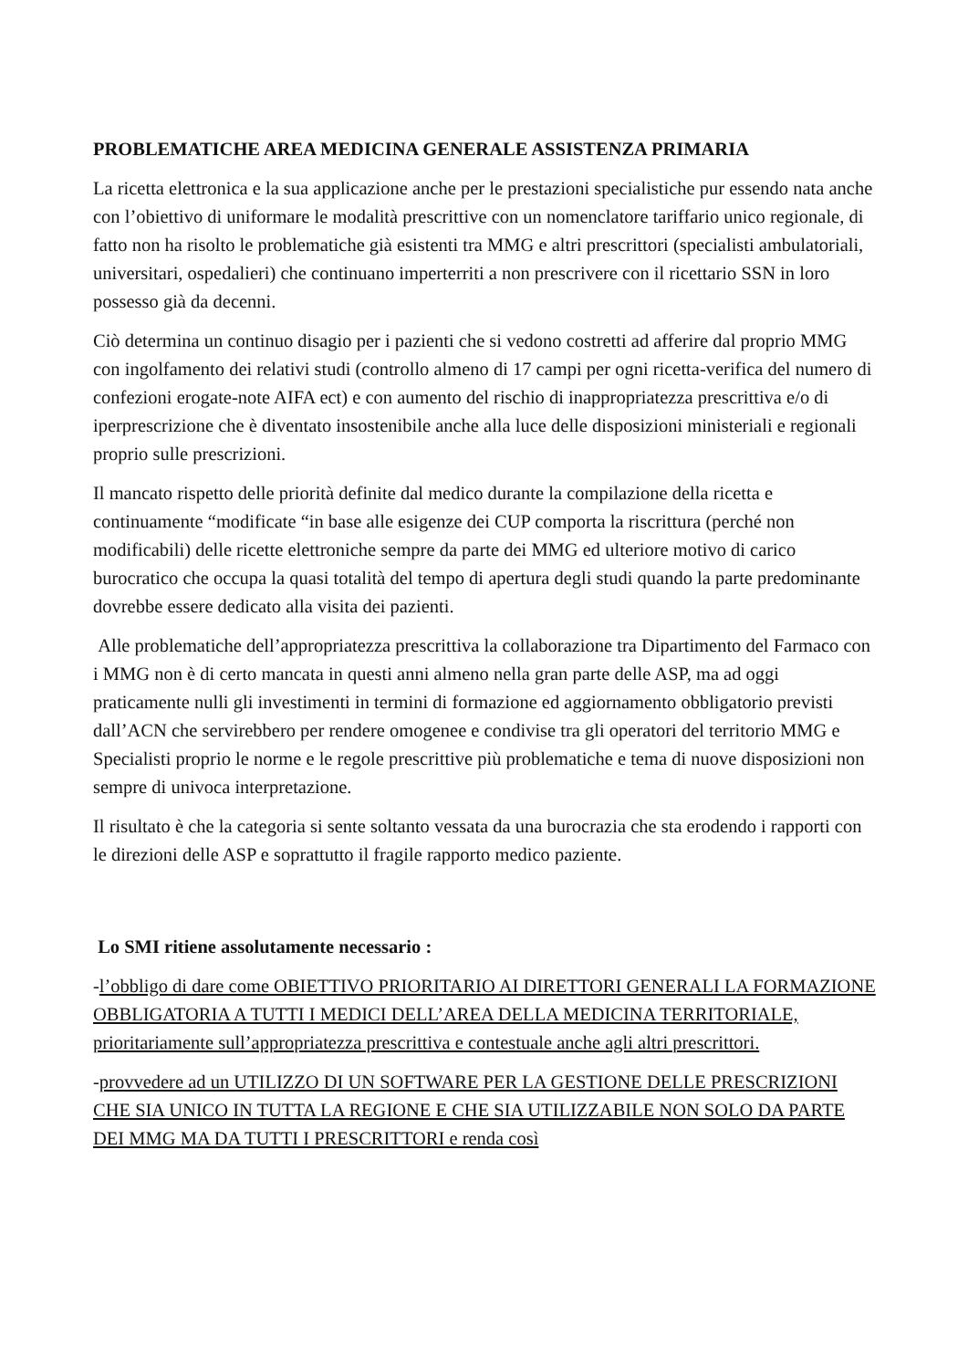PROBLEMATICHE AREA MEDICINA GENERALE ASSISTENZA PRIMARIA
La ricetta elettronica e la sua applicazione anche per le prestazioni specialistiche pur essendo nata anche con l’obiettivo di uniformare le modalità prescrittive con un nomenclatore tariffario unico regionale, di fatto non ha risolto le problematiche già esistenti tra MMG e altri prescrittori (specialisti ambulatoriali, universitari, ospedalieri) che continuano imperterriti a non prescrivere con il ricettario SSN in loro possesso già da decenni.
Ciò determina un continuo disagio per i pazienti che si vedono costretti ad afferire dal proprio MMG con ingolfamento dei relativi studi (controllo almeno di 17 campi per ogni ricetta-verifica del numero di confezioni erogate-note AIFA ect) e con aumento del rischio di inappropriatezza prescrittiva e/o di iperprescrizione che è diventato insostenibile anche alla luce delle disposizioni ministeriali e regionali proprio sulle prescrizioni.
Il mancato rispetto delle priorità definite dal medico durante la compilazione della ricetta e continuamente “modificate “in base alle esigenze dei CUP comporta la riscrittura (perché non modificabili) delle ricette elettroniche sempre da parte dei MMG ed ulteriore motivo di carico burocratico che occupa la quasi totalità del tempo di apertura degli studi quando la parte predominante dovrebbe essere dedicato alla visita dei pazienti.
Alle problematiche dell’appropriatezza prescrittiva la collaborazione tra Dipartimento del Farmaco con i MMG non è di certo mancata in questi anni almeno nella gran parte delle ASP, ma ad oggi praticamente nulli gli investimenti in termini di formazione ed aggiornamento obbligatorio previsti dall’ACN che servirebbero per rendere omogenee e condivise tra gli operatori del territorio MMG e Specialisti proprio le norme e le regole prescrittive più problematiche e tema di nuove disposizioni non sempre di univoca interpretazione.
Il risultato è che la categoria si sente soltanto vessata da una burocrazia che sta erodendo i rapporti con le direzioni delle ASP e soprattutto il fragile rapporto medico paziente.
Lo SMI ritiene assolutamente necessario :
-l’obbligo di dare come OBIETTIVO PRIORITARIO AI DIRETTORI GENERALI LA FORMAZIONE OBBLIGATORIA A TUTTI I MEDICI DELL’AREA DELLA MEDICINA TERRITORIALE, prioritariamente sull’appropriatezza prescrittiva e contestuale anche agli altri prescrittori.
-provvedere ad un UTILIZZO DI UN SOFTWARE PER LA GESTIONE DELLE PRESCRIZIONI CHE SIA UNICO IN TUTTA LA REGIONE E CHE SIA UTILIZZABILE NON SOLO DA PARTE DEI MMG MA DA TUTTI I PRESCRITTORI e renda così